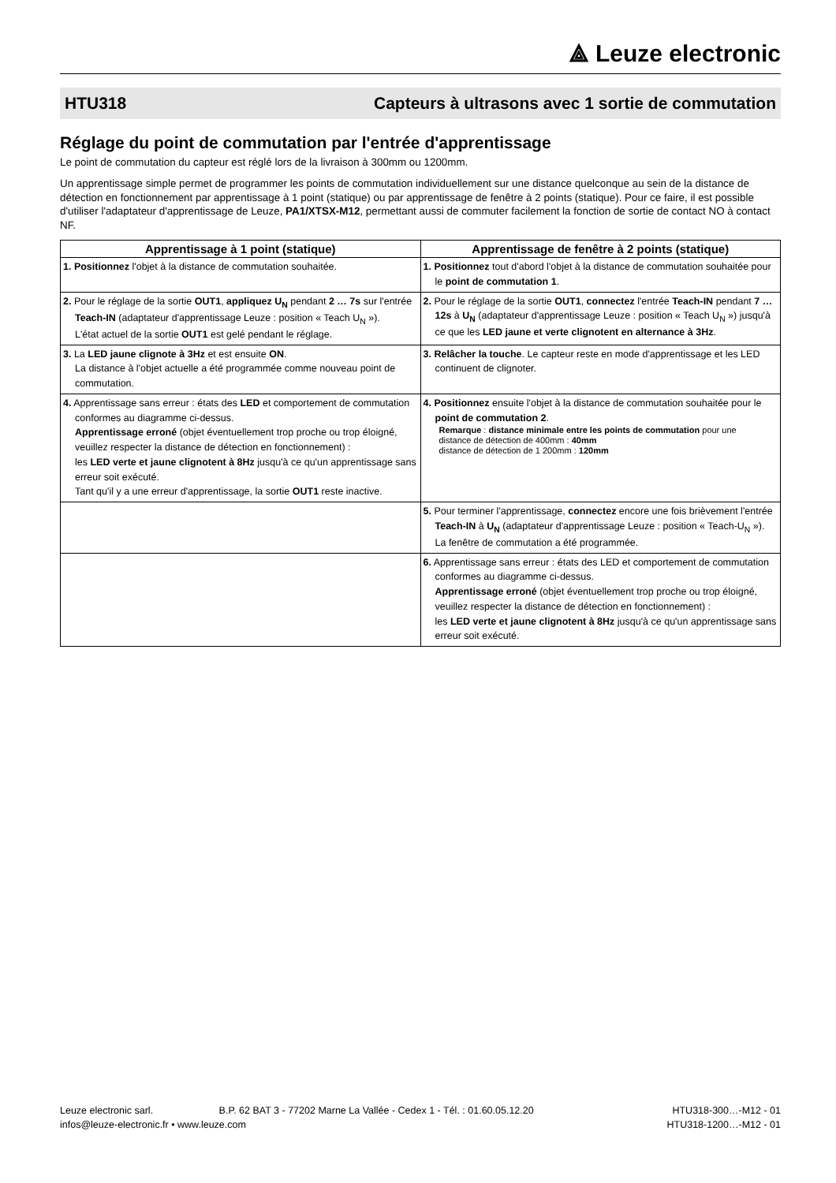⟁ Leuze electronic
HTU318 Capteurs à ultrasons avec 1 sortie de commutation
Réglage du point de commutation par l'entrée d'apprentissage
Le point de commutation du capteur est réglé lors de la livraison à 300mm ou 1200mm.
Un apprentissage simple permet de programmer les points de commutation individuellement sur une distance quelconque au sein de la distance de détection en fonctionnement par apprentissage à 1 point (statique) ou par apprentissage de fenêtre à 2 points (statique). Pour ce faire, il est possible d'utiliser l'adaptateur d'apprentissage de Leuze, PA1/XTSX-M12, permettant aussi de commuter facilement la fonction de sortie de contact NO à contact NF.
| Apprentissage à 1 point (statique) | Apprentissage de fenêtre à 2 points (statique) |
| --- | --- |
| 1. Positionnez l'objet à la distance de commutation souhaitée. | 1. Positionnez tout d'abord l'objet à la distance de commutation souhaitée pour le point de commutation 1 . |
| 2. Pour le réglage de la sortie OUT1 , appliquez U<sub>N</sub> pendant 2 … 7s sur l'entrée Teach-IN (adaptateur d'apprentissage Leuze : position « Teach U<sub>N</sub> »). L'état actuel de la sortie OUT1 est gelé pendant le réglage. | 2. Pour le réglage de la sortie OUT1 , connectez l'entrée Teach-IN pendant 7 … 12s à U<sub>N</sub> (adaptateur d'apprentissage Leuze : position « Teach U<sub>N</sub> ») jusqu'à ce que les LED jaune et verte clignotent en alternance à 3Hz . |
| 3. La LED jaune clignote à 3Hz et est ensuite ON . La distance à l'objet actuelle a été programmée comme nouveau point de commutation. | 3. Relâcher la touche . Le capteur reste en mode d'apprentissage et les LED continuent de clignoter. |
| 4. Apprentissage sans erreur : états des LED et comportement de commutation conformes au diagramme ci-dessus. Apprentissage erroné (objet éventuellement trop proche ou trop éloigné, veuillez respecter la distance de détection en fonctionnement) : les LED verte et jaune clignotent à 8Hz jusqu'à ce qu'un apprentissage sans erreur soit exécuté. Tant qu'il y a une erreur d'apprentissage, la sortie OUT1 reste inactive. | 4. Positionnez ensuite l'objet à la distance de commutation souhaitée pour le point de commutation 2 . Remarque : distance minimale entre les points de commutation pour une distance de détection de 400mm : 40mm distance de détection de 1 200mm : 120mm |
| | 5. Pour terminer l'apprentissage, connectez encore une fois brièvement l'entrée Teach-IN à U<sub>N</sub> (adaptateur d'apprentissage Leuze : position « Teach-U<sub>N</sub> »). La fenêtre de commutation a été programmée. |
| | 6. Apprentissage sans erreur : états des LED et comportement de commutation conformes au diagramme ci-dessus. Apprentissage erroné (objet éventuellement trop proche ou trop éloigné, veuillez respecter la distance de détection en fonctionnement) : les LED verte et jaune clignotent à 8Hz jusqu'à ce qu'un apprentissage sans erreur soit exécuté. |
Leuze electronic sarl. B.P. 62 BAT 3 - 77202 Marne La Vallée - Cedex 1 - Tél. : 01.60.05.12.20
infos@leuze-electronic.fr • www.leuze.com
HTU318-300…-M12 - 01
HTU318-1200…-M12 - 01